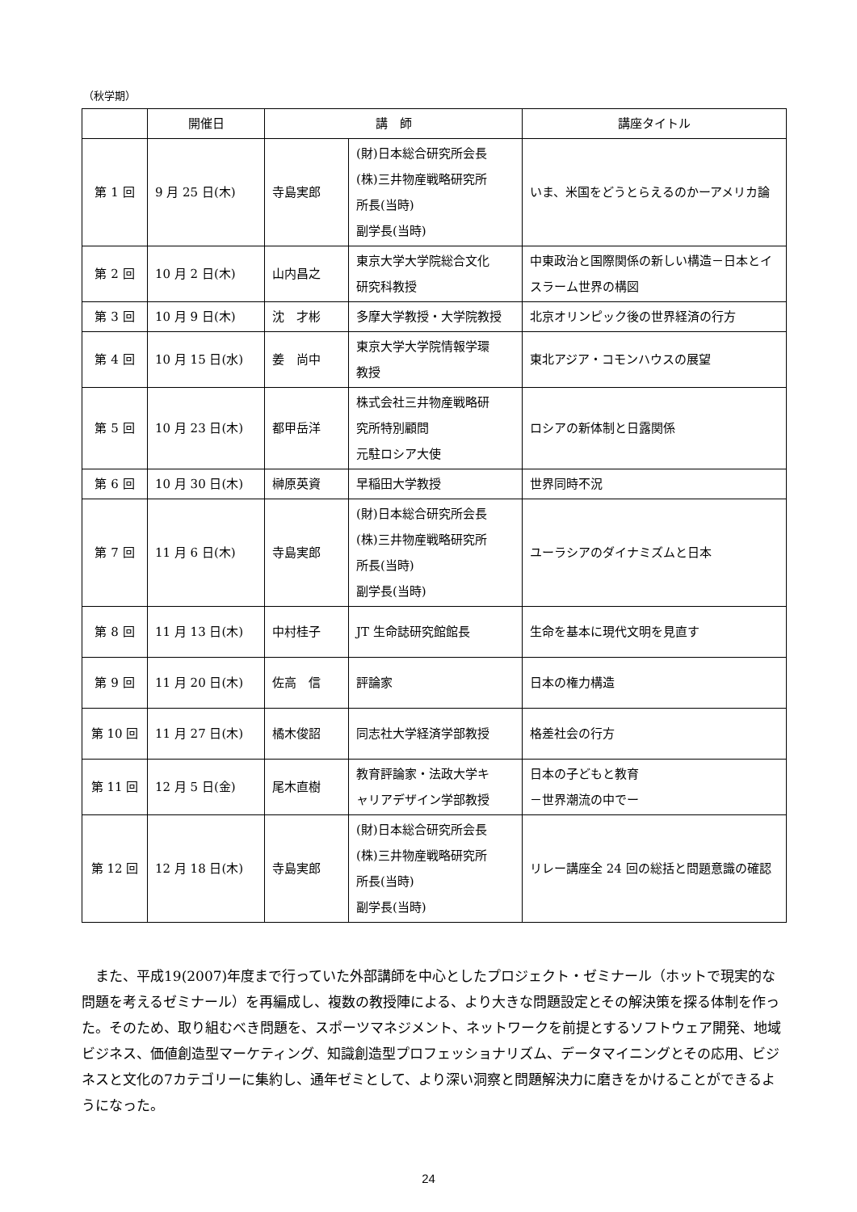（秋学期）
| | 開催日 | 講 師 | | 講座タイトル |
| --- | --- | --- | --- | --- |
| 第 1 回 | 9 月 25 日(木) | 寺島実郎 | (財)日本総合研究所会長 (株)三井物産戦略研究所 所長(当時) 副学長(当時) | いま、米国をどうとらえるのかーアメリカ論 |
| 第 2 回 | 10 月 2 日(木) | 山内昌之 | 東京大学大学院総合文化 研究科教授 | 中東政治と国際関係の新しい構造－日本とイスラーム世界の構図 |
| 第 3 回 | 10 月 9 日(木) | 沈 才彬 | 多摩大学教授・大学院教授 | 北京オリンピック後の世界経済の行方 |
| 第 4 回 | 10 月 15 日(水) | 姜 尚中 | 東京大学大学院情報学環 教授 | 東北アジア・コモンハウスの展望 |
| 第 5 回 | 10 月 23 日(木) | 都甲岳洋 | 株式会社三井物産戦略研 究所特別顧問 元駐ロシア大使 | ロシアの新体制と日露関係 |
| 第 6 回 | 10 月 30 日(木) | 榊原英資 | 早稲田大学教授 | 世界同時不況 |
| 第 7 回 | 11 月 6 日(木) | 寺島実郎 | (財)日本総合研究所会長 (株)三井物産戦略研究所 所長(当時) 副学長(当時) | ユーラシアのダイナミズムと日本 |
| 第 8 回 | 11 月 13 日(木) | 中村桂子 | JT 生命誌研究館館長 | 生命を基本に現代文明を見直す |
| 第 9 回 | 11 月 20 日(木) | 佐高 信 | 評論家 | 日本の権力構造 |
| 第 10 回 | 11 月 27 日(木) | 橘木俊詔 | 同志社大学経済学部教授 | 格差社会の行方 |
| 第 11 回 | 12 月 5 日(金) | 尾木直樹 | 教育評論家・法政大学キ ャリアデザイン学部教授 | 日本の子どもと教育 －世界潮流の中でー |
| 第 12 回 | 12 月 18 日(木) | 寺島実郎 | (財)日本総合研究所会長 (株)三井物産戦略研究所 所長(当時) 副学長(当時) | リレー講座全 24 回の総括と問題意識の確認 |
また、平成19(2007)年度まで行っていた外部講師を中心としたプロジェクト・ゼミナール（ホットで現実的な問題を考えるゼミナール）を再編成し、複数の教授陣による、より大きな問題設定とその解決策を探る体制を作った。そのため、取り組むべき問題を、スポーツマネジメント、ネットワークを前提とするソフトウェア開発、地域ビジネス、価値創造型マーケティング、知識創造型プロフェッショナリズム、データマイニングとその応用、ビジネスと文化の7カテゴリーに集約し、通年ゼミとして、より深い洞察と問題解決力に磨きをかけることができるようになった。
24